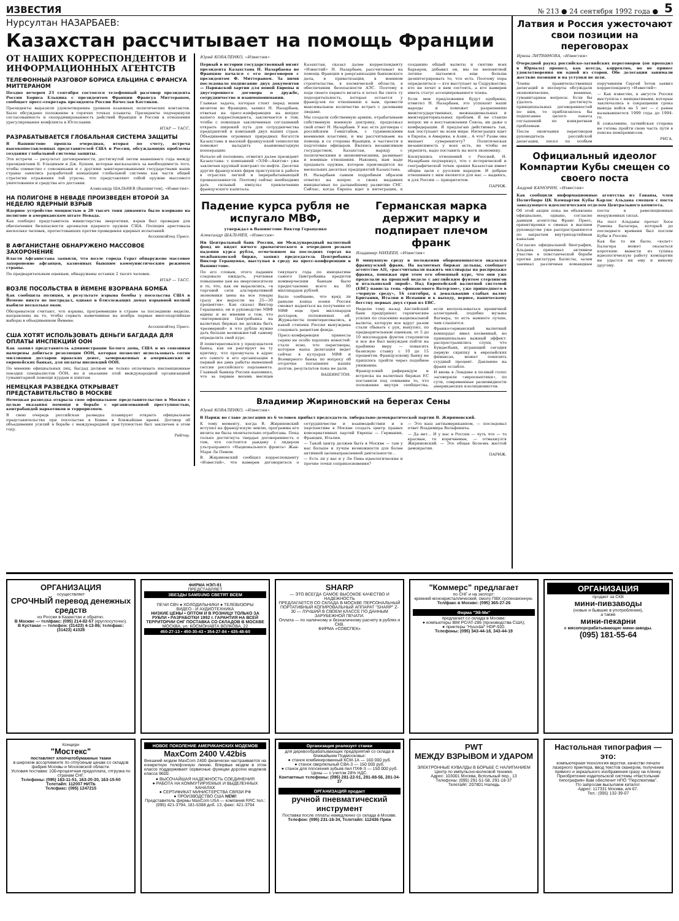ИЗВЕСТИЯ № 213 ● 24 сентября 1992 года ● 5
Нурсултан НАЗАРБАЕВ:
Казахстан рассчитывает на помощь Франции
ОТ НАШИХ КОРРЕСПОНДЕНТОВ И ИНФОРМАЦИОННЫХ АГЕНТСТВ
ТЕЛЕФОННЫЙ РАЗГОВОР БОРИСА ЕЛЬЦИНА С ФРАНСУА МИТТЕРАНОМ
Поздно вечером 23 сентября состоялся телефонный разговор президента России Бориса Ельцина с президентом Франции Франсуа Миттераном, сообщает пресс-секретарь президента России Вячеслав Костиков.
Президенты выразили удовлетворение уровнем взаимных политических контактов. Было обсуждено положение в горячих точках планеты. Президенты подчеркнули согласованность и скоординированность действий Франции и России в отношении урегулирования конфликта в Югославии.
ИТАР — ТАСС.
РАЗРАБАТЫВАЕТСЯ ГЛОБАЛЬНАЯ СИСТЕМА ЗАЩИТЫ
В Вашингтоне прошла очередная, вторая по счету, встреча высокопоставленных представителей США и России, обсуждающих проблемы создания глобальной системы защиты.
Эти встречи — результат договоренности, достигнутой летом нынешнего года между президентами Б. Ельциным и Дж. Бушем, которые высказались за необходимость того, чтобы совместно с союзниками и с другими заинтересованными государствами наши страны занялись разработкой концепции глобальной системы как части общей стратегии отражения той угрозы, что представляют собой оружие массового уничтожения и средства его доставки.
Александр ШАЛЬНЕВ (Вашингтон), «Известия».
НА ПОЛИГОНЕ В НЕВАДЕ ПРОИЗВЕДЕН ВТОРОЙ ЗА НЕДЕЛЮ ЯДЕРНЫЙ ВЗРЫВ
Ядерное устройство мощностью в 20 тысяч тонн динамита было взорвано на полигоне в американском штате Невада.
Как сообщил представитель министерства энергетики, взрыв был проведен для обеспечения безопасности арсеналов ядерного оружия США. Полиция арестовала несколько человек, протестовавших против проведения ядерных испытаний.
Ассошиэйтед Пресс.
В АФГАНИСТАНЕ ОБНАРУЖЕНО МАССОВОЕ ЗАХОРОНЕНИЕ
Власти Афганистана заявили, что возле города Герат обнаружено массовое захоронение афганцев, казненных бывшим коммунистическим режимом страны.
По предварительным оценкам, обнаружены останки 2 тысяч человек.
ИТАР — ТАСС.
ВОЗЛЕ ПОСОЛЬСТВА В ЙЕМЕНЕ ВЗОРВАНА БОМБА
Как сообщила полиция, в результате взрыва бомбы у посольства США в Йемене никто не пострадал, однако в близлежащих домах взрывной волной выбило несколько окон.
Обозреватели считают, что взрывы, прогремевшие в стране за последнюю неделю, направлены на то, чтобы сорвать намеченные на ноябрь первые многопартийные выборы в объединенном Йемене.
Ассошиэйтед Пресс.
США ХОТЯТ ИСПОЛЬЗОВАТЬ ДЕНЬГИ БАГДАДА ДЛЯ ОПЛАТЫ ИНСПЕКЦИЙ ООН
Как заявил представитель администрации Белого дома, США и их союзники намерены добиться резолюции ООН, которая позволит использовать сотни миллионов долларов иракских денег, замороженных в американских и европейских банках, для оплаты инспекций ООН.
По мнению официальных лиц, Багдад должен не только оплачивать инспекционные поездки специалистов ООН, но и оказание этой международной организацией гуманитарной помощи курдам и шиитам.
НЕМЕЦКАЯ РАЗВЕДКА ОТКРЫВАЕТ ПРЕДСТАВИТЕЛЬСТВО В МОСКВЕ
Немецкая разведка открыла свое официальное представительство в Москве с целью оказания помощи в борьбе с организованной преступностью, контрабандой наркотиков и терроризмом.
В свою очередь российская разведка планирует открыть официальное представительство при посольстве в Бонне в ближайшее время. Договор об объединении усилий в борьбе с международной преступностью был заключен в этом году.
Рейтер.
Юрий КОВАЛЕНКО, «Известия»
Первый в истории государственный визит президента Казахстана Н. Назарбаева во Францию начался с его переговоров с президентом Ф. Миттераном. За ними последовало подписание двух документов — Парижской хартии для новой Европы и двустороннего договора о дружбе, сотрудничестве и взаимопонимании.
Главная задача, которая стоит перед моим визитом во Францию, заявил Н. Назарбаев, отвечая на пресс-конференции на вопрос вашего корреспондента, заключается в том, чтобы с помощью заключенных соглашений открыть широкий путь для сотрудничества предприятий и компаний двух наших стран. Объединение огромных природных богатств Казахстана и высокой французской технологии поможет наладить взаимовыгодную кооперацию.
Начало ей положено, отметил далее президент Казахстана: с компанией «ЭЛФ—Акитэн» уже заключен крупный контракт по нефти. Десятки других французских фирм приступили к работе в отраслях легкой и перерабатывающей промышленности. Поэтому сейчас необходимо дать сильный импульс привлечению французского капитала.
Казахстан, сказал далее корреспонденту «Известий» Н. Назарбаев, рассчитывает на помощь Франции в реорганизации банковского дела, в приватизации, в военном строительстве, в космической области, в обеспечении безопасности АЭС. Поэтому в ходе своего первого визита я хотел бы снять ту подозрительность, которая остается у французов по отношению к нам, провести максимальное количество встреч с деловыми людьми.
Мы создали собственную армию, отрабатываем собственную военную доктрину, продолжал свой ответ Н. Назарбаев. У нас есть договоры с российским Генштабом, с туркменскими военными властями, и мы рассчитываем на помощь и со стороны Франции, в частности в подготовке офицеров. Являясь независимым государством, Казахстан, наряду с политическими и экономическими, развивает и военные отношения. Наконец, нам надо продавать оружие, которое производится на нескольких десятках предприятий Казахстана.
Н. Назарбаев самым подробным образом ответил на вопрос о своих недавних инициативах по дальнейшему развитию СНГ. Сейчас, когда Европа идет к интеграции, к созданию общей валюты и снятию всех барьеров, добавил он, мы по непонятной логике пытаемся еще больше дезинтегрировать то, что есть. Поэтому пора определиться — кто выступает за Содружество, кто не хочет в нем состоять, а кто намерен иметь статус ассоциированного члена.
Если мои предложения будут одобрены, отметил Н. Назарбаев, это успокоит наши народы и поможет разрешению межгосударственных, межнациональных и межтерриториальных проблем. Я не ставлю вопрос ни о восстановлении Союза, ни даже о конфедерации. Я предлагаю действовать так, как поступают во всем мире. Интеграция идет в Европе, в Америке, в Азии... А что? Разве она мешает суверенитету? Политическая независимость у всех есть, но чтобы ее укрепить, надо поставить на ноги экономику.
Коснувшись отношений с Россией, Н. Назарбаев подчеркнул, что с исторической и географической точек зрения Казахстан имеет общие цели с русским народом. И добрые отношения с ним являются для нас — надеюсь, и для России — приоритетом.
ПАРИЖ.
Падение курса рубля не испугало МВФ,
утверждал в Вашингтоне Виктор Геращенко
Александр ШАЛЬНЕВ, «Известия»
Ни Центральный банк России, ни Международный валютный фонд не видят ничего драматического в очередном резком падении курса рубля, отмеченном на последних торгах на межбанковской бирже, заявил председатель Центробанка Виктор Геращенко, выступая в среду на пресс-конференции в Вашингтоне.
По его словам, этого падения следовало ожидать, учитывая повышение цен на энергоносители и то, что, как он выразились, «в торговой сети альтернативной экономики цены на все товары сразу же выросли на 25—30 процентов». Как сказал Виктор Геращенко, он и руководство МВФ едины и во мнении о том, что «интервенция Центробанка на валютных биржах не должна быть чрезмерной» и что рублю нужно дать больше возможностей самому определить свой курс.
Я поинтересовался у председателя банка, как он реагирует на ту критику, что прозвучала в адрес его самого и его организации в первый же день работы нынешней сессии российского парламента. Главный банкир России напомнил, что за первые восемь месяцев текущего года по инициативе самого Центробанка кредитов коммерческим банкам было предоставлено всего на 80 миллиардов рублей.
Было сообщено, что вряд ли раньше конца осени Россия сможет надеяться на получение от МВФ еще трех миллиардов долларов, положенных ей. Журналисты поинтересовались, в какой степени Россия вынуждена следовать рецептам фонда.
Пресс-конференция принесла серию не особо хороших новостей: стало ясно, что переговоры, которые наша делегация ведет сейчас в кулуарах МВФ и Всемирного банка по вопросу об отсрочке погашения наших долгов, результатов пока не дали.
ВАШИНГТОН.
Германская марка держит марку и подпирает плечом франк
Владимир МИХЕЕВ, «Известия»
В минувшую среду в положении обороняющегося оказался французский франк. На валютных биржах дельцы, сообщает агентство АП, «рассчитывали нажить миллиарды на распродаже франка, понижая при этом его обменный курс, что они уже проделали на прошлой неделе с английским фунтом стерлингов и итальянской лирой». Над Европейской валютной системой (ЕВС) нависла тень «финансового Ватерлоо», уже пришедшего в «черную среду», 16 сентября, к девальвации слабых валют Британии, Италии и Испании и к выходу, вернее, паническому бегству первых двух стран из ЕВС.
Неделю тому назад Английский банк предпринял героические усилия по спасению национальной валюты, которую все вдруг разом стали сбывать с рук, выкупил, по предварительным оценкам, от 5 до 10 миллиардов фунтов стерлингов и все же был вынужден пойти на крайнюю меру — повысить базисную ставку с 10 до 15 процентов. Французскому банку не пришлось пройти через подобное унижение.
Французский референдум и встряска на валютных биржах ЕС поставили под сомнение то, что положение внутри сообщества, если воспользоваться ироничной аллегорией, подобно музыке Вагнера, то есть намного лучше, чем слышится.
Франко-германский валютный конкордат имел косвенный, но принципиально важный эффект: распространились слухи, что Бундесбанк, играющий сегодня первую скрипку в европейских финансах, может понизить ссудный процент. Давление на франк ослабло.
И вновь в Лондоне в полный голос заговорили «евроскептики», по сути, современные разновидности американских изоляционистов.
Владимир Жириновский на берегах Сены
Юрий КОВАЛЕНКО, «Известия»
В Париж во главе делегации из 6 человек прибыл председатель либерально-демократической партии В. Жириновский.
К тому моменту, когда В. Жириновский вступил на французскую землю, программа его визита не была окончательно отработана. Пока только достигнута твердая договоренность о том, что состоится рандеву с лидером ультраправого «Национального фронта» Жан-Мари Ле Пеном.
В. Жириновский сообщил корреспонденту «Известий», что намерен договориться о сотрудничестве и взаимодействии и в перспективе в Москве создать центр правых консервативных партий Европы — Германии, Франции, Италии.
— Такой центр должен быть в Москве — там у нас больше и лучше возможности для более активной целенаправленной деятельности...
— Есть ли у вас и у Ле Пена идеологические и прочие точки соприкосновения?
— Это наш антиамериканизм, — последовал ответ Владимира Вольфовича.
— Да нет... И у нас в России — чуть что — то красные, то коричневые, — отмахнулся Жириновский. — Это общая болезнь желтой демократии.
ПАРИЖ.
Латвия и Россия ужесточают свои позиции на переговорах
Ирина ЛИТВИНОВА, «Известия»
Очередной раунд российско-латвийских переговоров (он проходил в Юрмале) прошел, как всегда, корректно, но не принес удовлетворения ни одной из сторон. Обе делегации занимали жесткие позиции и на уступки не шли.
Члены правительственных делегаций и эксперты обсуждали экономические, военные, гуманитарные вопросы. Если бы удалось достигнуть принципиальных договоренностей по ним, то приблизилось бы подписание целого пакета соглашений по конкретным проблемам.
После окончания переговоров руководитель российской делегации, посол по особым поручениям Сергей Зотов заявил корреспонденту «Известий»:
— Как известно, в августе Россия выступила с инициативами, которые заключались в сокращении срока вывода войск на 5 лет — с ранее называвшегося 1999 года до 1994-го.
К сожалению, латвийская сторона не готова пройти свою часть пути в поиске компромиссов.
РИГА.
Официальный идеолог Компартии Кубы смещен со своего поста
Андрей КАМОРИН, «Известия»
Как сообщили информационные агентства из Гаваны, член Политбюро ЦК Компартии Кубы Карлос Альдана смещен с поста заведующего идеологическим отделом Центрального комитета.
Об этой акции пока не объявлено официально, однако, согласно данным агентства Франс Пресс, ориентировки о сменах в высшем руководстве уже распространяются по закрытым внутрипартийным каналам.
Согласно официальной биографии, Альдана принимал активное участие в повстанческой борьбе против диктатуры Батисты, затем занимал различные командные посты в революционных вооруженных силах.
На пост Альданы прочат Хосе Рамона Балагера, который до последнего времени был послом Кубы в России.
Как бы то ни было, «взлет» Балагера может оказаться коротким: вывести из тупика идеологическую работу компартии не удастся ни ему и никому другому.
ОРГАНИЗАЦИЯ
осуществляет
СРОЧНЫЙ перевод денежных средств
из России в Казахстан и обратно.
В Москве — тел/факс: (095) 214-82-57 (круглосуточно).
В Кустанае — телефон: (31423) 4-13-86; телефакс: (31423) 41028
ФИРМА НЭП-91
ПРЕДСТАВЛЯЕТ
ЗВЕЗДЫ SAMSUNG СВЕТЯТ ВСЕМ
ПЕЧИ СВЧ ● ХОЛОДИЛЬНИКИ ● ТЕЛЕВИЗОРЫ
ВИДЕО - И АУДИОТЕХНИКА
НИЗКИЕ ЦЕНЫ • ОПТОМ И В РОЗНИЦУ ТОЛЬКО ЗА РУБЛИ • РАЗРАБОТКИ 1992 г. ГАРАНТИЯ НА ВСЕЙ ТЕРРИТОРИИ СНГ ПОСТАВКА СО СКЛАДОВ В МОСКВЕ
МОСКВА, ул. КОСМОНАВТА ВОЛКОВА, 22
450-27-13 • 450-30-43 • 354-27-84 • 435-48-60
SHARP
— ЭТО ВСЕГДА САМОЕ ВЫСОКОЕ КАЧЕСТВО И НАДЕЖНОСТЬ
ПРЕДЛАГАЕТСЯ СО СКЛАДА В МОСКВЕ ПЕРСОНАЛЬНЫЙ ПОРТАТИВНЫЙ КОПИРОВАЛЬНЫЙ АППАРАТ "SHARP" Z-30 — ЛУЧШИЙ В СВОЕМ КЛАССЕ ПО ДАННЫМ ЗАРУБЕЖНОЙ ПЕЧАТИ.
Оплата — по наличному и безналичному расчету в рублях и СКВ.
ФИРМА «СОВСПЕК»
"Коммерс" предлагает
по СНГ и на экспорт:
кремний монокристаллический, смолу ПВХ суспензионную.
Тел/факс в Москве: (095) 365-27-26
Фирма "Эй-Ми"
предлагает со склада в Москве:
● компьютеры IBM PC/AT-286 (производства США);
● принтеры "Hyundai" HDP-920.
Телефоны: (095) 343-44-18, 343-44-19
ОРГАНИЗАЦИЯ
продает за СКВ
мини-пивзаводы
(новые и бывшие в употреблении),
а также
мини-пекарни
и мясоперерабатывающие мини-заводы.
(095) 181-55-64
Концерн
"Мостекс"
поставляет хлопчатобумажные ткани
в широком ассортименте по отпускным ценам со складов фабрик Москвы и Московской области.
Условия поставки: 100-процентная предоплата, отгрузка по странам СНГ.
Телефоны: (095) 163-11-51, 163-20-30, 163-15-50
Телетайп: 112007 НИТЬ
Телефакс: (095) 1247215
НОВОЕ ПОКОЛЕНИЕ АМЕРИКАНСКИХ МОДЕМОВ
MaxCom 2400 V.42bis
Внешний модем MaxCom 2400 физически настраивается на конкретную телефонную линию. Впервые модем в этом классе поддерживает сервисные функции дорогих модемов класса 9600.
● ВЫСОЧАЙШАЯ НАДЕЖНОСТЬ СОЕДИНЕНИЯ
● РАБОТА НА КОММУТИРУЕМЫХ И ВЫДЕЛЕННЫХ КАНАЛАХ
● СЕРТИФИКАТ МИНИСТЕРСТВА СВЯЗИ РФ
● ПРОИЗВОДСТВО США NEW!
Представитель фирмы MaxCom USA — компания RRC тел.: (095) 421-3794, 181-5388 доб. 13, факс: 421-3794
Организация реализует станки
для деревообрабатывающих предприятий со склада в ближайшем Подмосковье:
● станок комбинированный КСМ-1А — 160 000 руб.
● станок сверлильный СВА-3 — 150 000 руб.
● станок для плоскения зубьев пил ПХФ-3 — 150 000 руб.
Цены — с учетом 28% НДС.
Контактные телефоны: (095) 281-22-01, 281-88-56, 281-34-37
ОРГАНИЗАЦИЯ продает
ручной пневматический инструмент
Поставка после оплаты немедленно со склада в Москве.
Телефон: (095) 231-16-34, Телетайп: 112436 Пряж
PWT
МЕЖДУ ВЗРЫВОМ И УДАРОМ
ЭЛЕКТРОННЫЕ КУВАЛДЫ В БОРЬБЕ С НАЛИПАНИЕМ
Центр по импульсно-волновой технике.
Адрес: 103001 Москва, Вспольный пер., 13
Телефоны: (095) 291-51-58, 291-18-37
Телетайп: 207801 Наледь
Настольная типография — это:
компьютерная технология верстки, качество печати лазерного принтера, ввод текстов сканером, получение прямого и зеркального изображения сразу на пленку.
Приобретение издательской системы «Настольная типография» Вам обеспечит НПО "Перспектива".
По запросам высылаем каталог.
Адрес: 117331 Москва, а/я 67.
Тел.: (095) 132-39-07